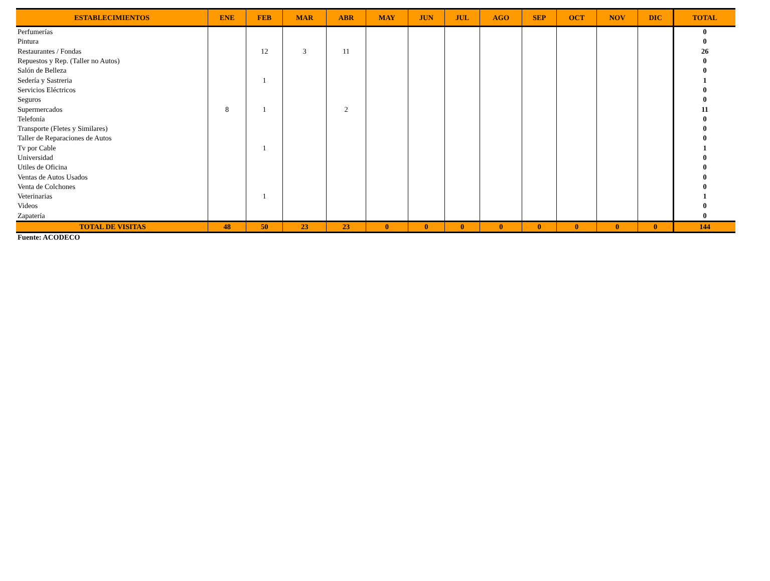| ESTABLECIMIENTOS | ENE | FEB | MAR | ABR | MAY | JUN | JUL | AGO | SEP | OCT | NOV | DIC | TOTAL |
| --- | --- | --- | --- | --- | --- | --- | --- | --- | --- | --- | --- | --- | --- |
| Perfumerías | | | | | | | | | | | | | 0 |
| Pintura | | | | | | | | | | | | | 0 |
| Restaurantes / Fondas | | 12 | 3 | 11 | | | | | | | | | 26 |
| Repuestos y Rep. (Taller no Autos) | | | | | | | | | | | | | 0 |
| Salón de Belleza | | | | | | | | | | | | | 0 |
| Sedería y Sastreria | | 1 | | | | | | | | | | | 1 |
| Servicios Eléctricos | | | | | | | | | | | | | 0 |
| Seguros | | | | | | | | | | | | | 0 |
| Supermercados | 8 | 1 | | 2 | | | | | | | | | 11 |
| Telefonía | | | | | | | | | | | | | 0 |
| Transporte (Fletes y Similares) | | | | | | | | | | | | | 0 |
| Taller de Reparaciones de Autos | | | | | | | | | | | | | 0 |
| Tv por Cable | | 1 | | | | | | | | | | | 1 |
| Universidad | | | | | | | | | | | | | 0 |
| Utiles de Oficina | | | | | | | | | | | | | 0 |
| Ventas de Autos Usados | | | | | | | | | | | | | 0 |
| Venta de Colchones | | | | | | | | | | | | | 0 |
| Veterinarias | | 1 | | | | | | | | | | | 1 |
| Videos | | | | | | | | | | | | | 0 |
| Zapatería | | | | | | | | | | | | | 0 |
| TOTAL DE VISITAS | 48 | 50 | 23 | 23 | 0 | 0 | 0 | 0 | 0 | 0 | 0 | 0 | 144 |
Fuente: ACODECO